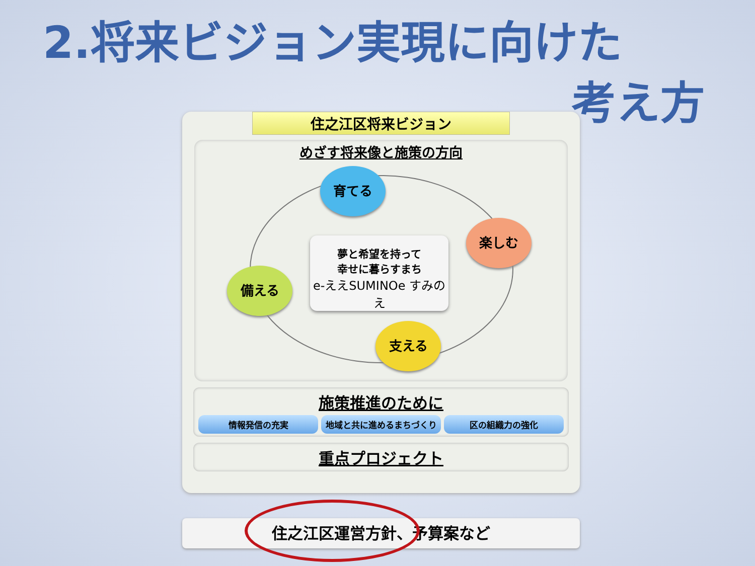2.将来ビジョン実現に向けた
考え方
住之江区将来ビジョン
めざす将来像と施策の方向
育てる
楽しむ
備える
支える
夢と希望を持って
幸せに暮らすまち
e-ええSUMINOe すみのえ
施策推進のために
情報発信の充実 地域と共に進めるまちづくり 区の組織力の強化
重点プロジェクト
住之江区運営方針、予算案など